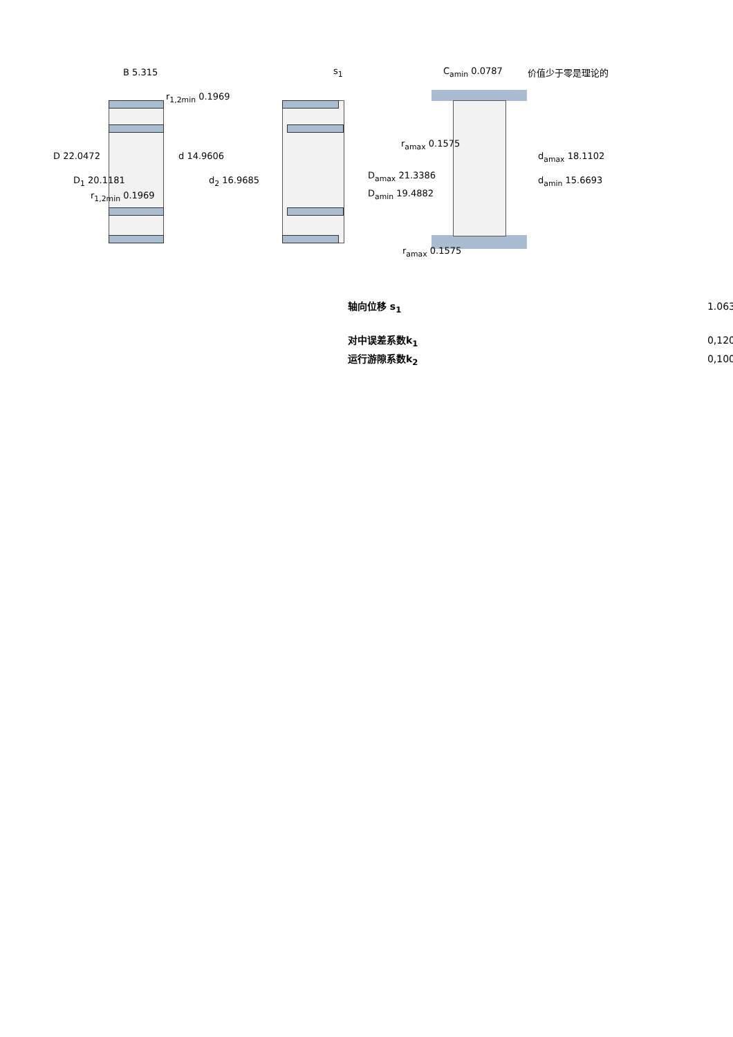B 5.315
r<sub>1,2min</sub> 0.1969
D 22.0472 d 14.9606
D<sub>1</sub> 20.1181 d<sub>2</sub> 16.9685
r<sub>1,2min</sub> 0.1969
s<sub>1</sub> C<sub>amin</sub> 0.0787 价值少于零是理论的
r<sub>amax</sub> 0.1575
d<sub>amax</sub> 18.1102
D<sub>amax</sub> 21.3386 d<sub>amin</sub> 15.6693
D<sub>amin</sub> 19.4882
r<sub>amax</sub> 0.1575
| 轴向位移 s<sub>1</sub> | 1.063 |
| 对中误差系数k<sub>1</sub> | 0,120 |
| 运行游隙系数k<sub>2</sub> | 0,100 |